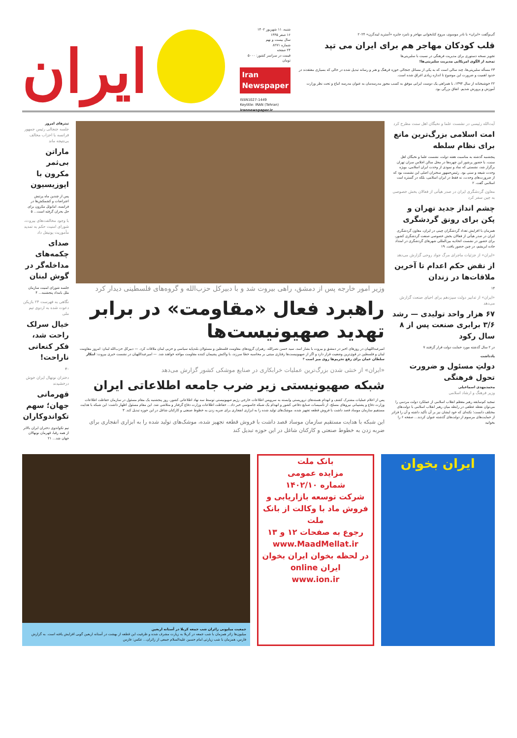گپ‌وگفت «ایران» با نادر موسوی، مروج کتابخوانی مهاجر و نامزد جایزه «آسترید لیندگرن» ۲۰۲۴
قلب کودکان مهاجر هم برای ایران می تپد
تجویز نسخه دستوری برای مدیریت فرهنگی در نسبت با سلبریتی‌ها
تمجید از الگوی امریکایی مدیریت سلبریتی‌ها!
۲۳ مسأله سلبریتی‌ها، چند سالی است که به یکی از مسائل جنجالی حوزه فرهنگ و هنر و رسانه تبدیل شده در حالی که بسیاری معتقدند در حدود اهمیت و ضرورت این موضوع تا اندازه زیادی اغراق شده است.
۲۲ خوشبختانه از سال ۱۳۹۴، با همراهی یک دوست ایرانی موفق به کسب مجوز مدرسه‌مان به عنوان مدرسه اتباع و تحت نظر وزارت آموزش و پرورش شدیم. اتفاق بزرگی بود.
شنبه، ۱۱ شهریور ۱۴۰۲
۱۶ صفر ۱۴۴۵
سال بیست و نهم
شماره ۸۲۷۱
۲۴ صفحه
قیمت در سراسر کشور: ۵۰۰۰ تومان
Iran Newspaper
ISSN1027-1449
Keytitle: IRAN (Tehran)
irannewspaper.ir
ایران
آیت‌الله رئیسی در نشست علما و نخبگان اهل سنت مطرح کرد
امت اسلامی بزرگ‌ترین مانع برای نظام سلطه
پنجشنبه گذشته به مناسبت هفته دولت، نشست علما و نخبگان اهل سنت، با حضور پرشور این چهره‌ها در محل سالن اجلاس سران تهران برگزار شد، نشستی که نماد و نمودی از وحدت ایران اسلامی، بویژه وحدت شیعه و سنی بود. رئیس‌جمهور سخنران اصلی این نشست بود که از ضرورت‌های وحدت، نه فقط در ایران اسلامی، بلکه در گستره امت اسلامی گفت. ۲
معاون گردشگری ایران در صدر هیأتی از فعالان بخش خصوصی به چین سفر کرد
چشم انداز جدید تهران و پکن برای رونق گردشگری
همزمان با افزایش تعداد گردشگران چینی در ایران، معاون گردشگری ایران در صدر هیأتی از فعالان بخش خصوصی صنعت گردشگری کشور، برای حضور در نشست اتحادیه بین‌المللی شهرهای گردشگری در امتداد جاده ابریشم، در چین حضور یافت. ۱۹
«ایران» از جزئیات ماجرای مرگ جواد روحی گزارش می‌دهد
از نقض حکم اعدام تا آخرین ملاقات‌ها در زندان
۱۴
«ایران» از تدابیر دولت سیزدهم برای احیای صنعت گزارش می‌دهد
۶۷ هزار واحد تولیدی — رشد ۳/۶ برابری صنعت پس از ۸ سال رکود
در ۲ سال گذشته مورد حمایت دولت قرار گرفتند ۷
یادداشت
دولتِ مسئول و ضرورت تحول فرهنگی
محمدمهدی اسماعیلی
وزیر فرهنگ و ارشاد اسلامی
تمجید کم‌سابقه رهبر معظم انقلاب اسلامی از عملکرد دولت مردمی را می‌توان نقطه عطفی در رابطه میان رهبر انقلاب اسلامی با دولت‌های مختلف دانست؛ نکته‌ای که خود ایشان نیز بر آن تأکید داشته و آن را فراتر از حمایت‌های مرسوم از دولت‌های گذشته عنوان کردند... صفحه ۶ را بخوانید
وزیر امور خارجه پس از دمشق، راهی بیروت شد و با دبیرکل حزب‌الله و گروه‌های فلسطینی دیدار کرد
راهبرد فعال «مقاومت» در برابر تهدید صهیونیست‌ها
امیرعبداللهیان در روزهای اخیر در دمشق و بیروت با بشار اسد، سید حسن نصرالله، رهبران گروه‌های مقاومت فلسطین و مسئولان بلندپایه سیاسی و حزبی لبنان ملاقات کرد. — دبیرکل حزب‌الله لبنان: امروز مقاومت لبنان و فلسطین در قوی‌ترین وضعیت قرار دارد و اگر از صهیونیست‌ها رفتاری مبتنی بر محاسبه خطا سرزند، با واکنش پشیمان کننده مقاومت مواجه خواهند شد. — امیرعبداللهیان در نشست خبری بیروت: ابتکار سلطان عمان برای رفع تحریم‌ها روی میز است ۳
«ایران» از خنثی شدن بزرگ‌ترین عملیات خرابکاری در صنایع موشکی کشور گزارش می‌دهد
شبکه صهیونیستی زیر ضرب جامعه اطلاعاتی ایران
پس از اعلام عملیات مشترک کشف و انهدام هسته‌های تروریستی وابسته به سرویس اطلاعات خارجی رژیم صهیونیستی توسط سه نهاد اطلاعاتی کشور، روز پنجشنبه یک مقام مسئول در سازمان حفاظت اطلاعات وزارت دفاع و پشتیبانی نیروهای مسلح، از تأسیسات صنایع دفاعی کشور و انهدام یک شبکه جاسوسی خبر داد... حفاظت اطلاعات وزارت دفاع گرفتار و متلاشی شد. این مقام مسئول اظهار داشت: این شبکه با هدایت مستقیم سازمان موساد قصد داشت با فروش قطعه تجهیز شده، موشک‌های تولید شده را به ابزاری انفجاری برای ضربه زدن به خطوط صنعتی و کارکنان شاغل در این حوزه تبدیل کند. ۳
این شبکه با هدایت مستقیم سازمان موساد قصد داشت با فروش قطعه تجهیز شده، موشک‌های تولید شده را به ابزاری انفجاری برای ضربه زدن به خطوط صنعتی و کارکنان شاغل در این حوزه تبدیل کند
تیترهای امروز
جلسه جنجالی رئیس جمهور فرانسه با احزاب مخالف بی‌نتیجه ماند
ماراتن بی‌ثمر مکرون با اپوزیسیون
پس از چندین ماه پرتنش اعتراضات و کشمکش‌ها در فرانسه، امانوئل مکرون برای حل بحران گرفته است... ۵
با وجود مخالفت‌های بیروت، شورای امنیت حکم به تمدید مأموریت یونیفل داد
صدای چکمه‌های مداخله‌گر در گوش لبنان
جلسه شورای امنیت سازمان ملل بامداد پنجشنبه... ۴
نگاهی به فهرست ۲۴ بازیکن دعوت شده به اردوی تیم ملی
خیال سرلک راحت شد، فکر کنعانی ناراحت!
۲۰
دختران نونهال ایران خوش درخشیدند
قهرمانی جهان؛ سهم تکواندوکاران
تیم تکواندوی دختران ایران بالاتر از همه رقبا، قهرمان نونهالان جهان شد... ۲۱
ایران بخوان
بانک ملت
مزایده عمومی
شماره ۱۴۰۲/۱۰
شرکت توسعه بازاریابی و فروش ماد با وکالت از بانک ملت
رجوع به صفحات ۱۲ و ۱۳
www.MaadMellat.ir
در لحظه بخوان ایران بخوان
ایران online
www.ion.ir
جمعیت میلیونی زائران شب جمعه کربلا در آستانه اربعین
میلیون‌ها زائر همزمان با شب جمعه در کربلا به زیارت مشرف شده و ظرفیت این قطعه از بهشت در آستانه اربعین گویی افزایش یافته است. به گزارش فارس، همزمان با شب زیارتی امام حسین علیه‌السلام جمعی از زائران... عکس: فارس